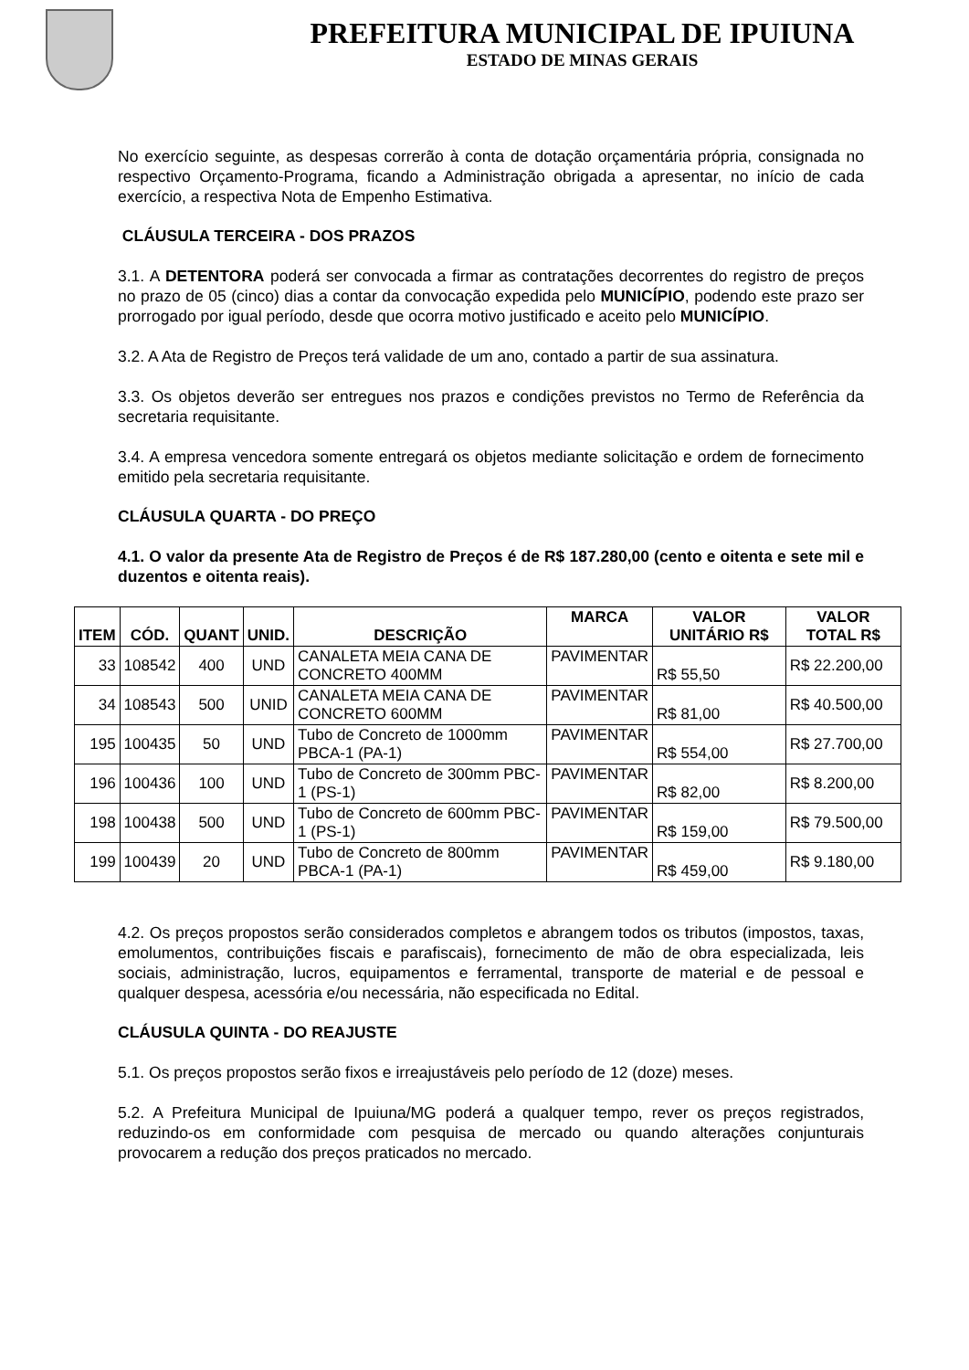PREFEITURA MUNICIPAL DE IPUIUNA
ESTADO DE MINAS GERAIS
No exercício seguinte, as despesas correrão à conta de dotação orçamentária própria, consignada no respectivo Orçamento-Programa, ficando a Administração obrigada a apresentar, no início de cada exercício, a respectiva Nota de Empenho Estimativa.
CLÁUSULA TERCEIRA - DOS PRAZOS
3.1. A DETENTORA poderá ser convocada a firmar as contratações decorrentes do registro de preços no prazo de 05 (cinco) dias a contar da convocação expedida pelo MUNICÍPIO, podendo este prazo ser prorrogado por igual período, desde que ocorra motivo justificado e aceito pelo MUNICÍPIO.
3.2. A Ata de Registro de Preços terá validade de um ano, contado a partir de sua assinatura.
3.3. Os objetos deverão ser entregues nos prazos e condições previstos no Termo de Referência da secretaria requisitante.
3.4. A empresa vencedora somente entregará os objetos mediante solicitação e ordem de fornecimento emitido pela secretaria requisitante.
CLÁUSULA QUARTA - DO PREÇO
4.1. O valor da presente Ata de Registro de Preços é de R$ 187.280,00 (cento e oitenta e sete mil e duzentos e oitenta reais).
| ITEM | CÓD. | QUANT | UNID. | DESCRIÇÃO | MARCA | VALOR UNITÁRIO R$ | VALOR TOTAL R$ |
| --- | --- | --- | --- | --- | --- | --- | --- |
| 33 | 108542 | 400 | UND | CANALETA MEIA CANA DE CONCRETO 400MM | PAVIMENTAR | R$ 55,50 | R$ 22.200,00 |
| 34 | 108543 | 500 | UNID | CANALETA MEIA CANA DE CONCRETO 600MM | PAVIMENTAR | R$ 81,00 | R$ 40.500,00 |
| 195 | 100435 | 50 | UND | Tubo de Concreto de 1000mm PBCA-1 (PA-1) | PAVIMENTAR | R$ 554,00 | R$ 27.700,00 |
| 196 | 100436 | 100 | UND | Tubo de Concreto de 300mm PBC-1 (PS-1) | PAVIMENTAR | R$ 82,00 | R$ 8.200,00 |
| 198 | 100438 | 500 | UND | Tubo de Concreto de 600mm PBC-1 (PS-1) | PAVIMENTAR | R$ 159,00 | R$ 79.500,00 |
| 199 | 100439 | 20 | UND | Tubo de Concreto de 800mm PBCA-1 (PA-1) | PAVIMENTAR | R$ 459,00 | R$ 9.180,00 |
4.2. Os preços propostos serão considerados completos e abrangem todos os tributos (impostos, taxas, emolumentos, contribuições fiscais e parafiscais), fornecimento de mão de obra especializada, leis sociais, administração, lucros, equipamentos e ferramental, transporte de material e de pessoal e qualquer despesa, acessória e/ou necessária, não especificada no Edital.
CLÁUSULA QUINTA - DO REAJUSTE
5.1. Os preços propostos serão fixos e irreajustáveis pelo período de 12 (doze) meses.
5.2. A Prefeitura Municipal de Ipuiuna/MG poderá a qualquer tempo, rever os preços registrados, reduzindo-os em conformidade com pesquisa de mercado ou quando alterações conjunturais provocarem a redução dos preços praticados no mercado.